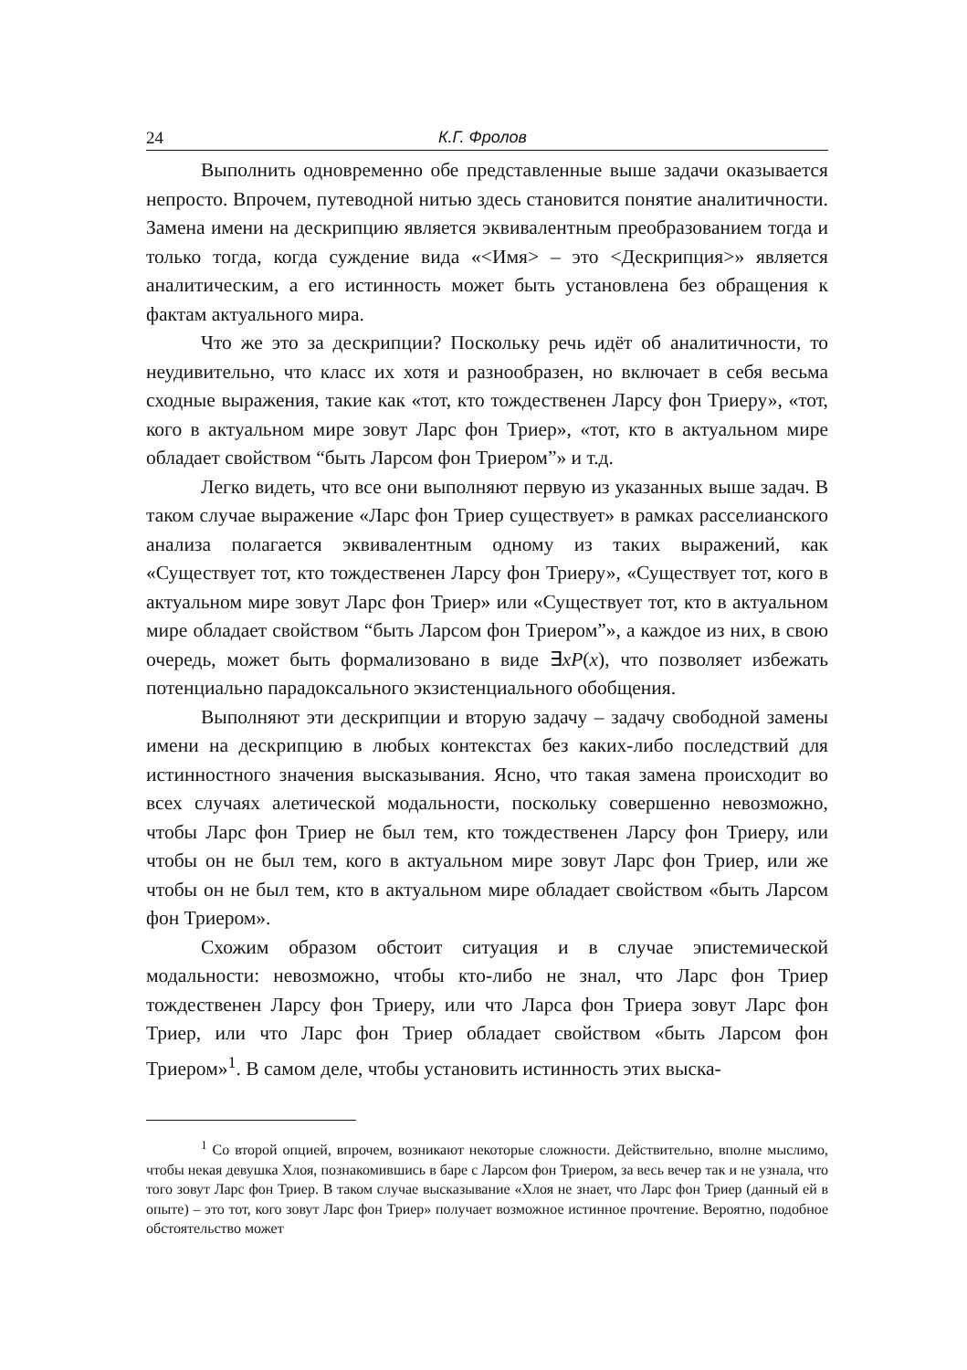24 К.Г. Фролов
Выполнить одновременно обе представленные выше задачи оказывается непросто. Впрочем, путеводной нитью здесь становится понятие аналитичности. Замена имени на дескрипцию является эквивалентным преобразованием тогда и только тогда, когда суждение вида «<Имя> – это <Дескрипция>» является аналитическим, а его истинность может быть установлена без обращения к фактам актуального мира.
Что же это за дескрипции? Поскольку речь идёт об аналитичности, то неудивительно, что класс их хотя и разнообразен, но включает в себя весьма сходные выражения, такие как «тот, кто тождественен Ларсу фон Триеру», «тот, кого в актуальном мире зовут Ларс фон Триер», «тот, кто в актуальном мире обладает свойством “быть Ларсом фон Триером”» и т.д.
Легко видеть, что все они выполняют первую из указанных выше задач. В таком случае выражение «Ларс фон Триер существует» в рамках расселианского анализа полагается эквивалентным одному из таких выражений, как «Существует тот, кто тождественен Ларсу фон Триеру», «Существует тот, кого в актуальном мире зовут Ларс фон Триер» или «Существует тот, кто в актуальном мире обладает свойством “быть Ларсом фон Триером”», а каждое из них, в свою очередь, может быть формализовано в виде ∃xP(x), что позволяет избежать потенциально парадоксального экзистенциального обобщения.
Выполняют эти дескрипции и вторую задачу – задачу свободной замены имени на дескрипцию в любых контекстах без каких-либо последствий для истинностного значения высказывания. Ясно, что такая замена происходит во всех случаях алетической модальности, поскольку совершенно невозможно, чтобы Ларс фон Триер не был тем, кто тождественен Ларсу фон Триеру, или чтобы он не был тем, кого в актуальном мире зовут Ларс фон Триер, или же чтобы он не был тем, кто в актуальном мире обладает свойством «быть Ларсом фон Триером».
Схожим образом обстоит ситуация и в случае эпистемической модальности: невозможно, чтобы кто-либо не знал, что Ларс фон Триер тождественен Ларсу фон Триеру, или что Ларса фон Триера зовут Ларс фон Триер, или что Ларс фон Триер обладает свойством «быть Ларсом фон Триером»<sup>1</sup>. В самом деле, чтобы установить истинность этих выска-
<sup>1</sup> Со второй опцией, впрочем, возникают некоторые сложности. Действительно, вполне мыслимо, чтобы некая девушка Хлоя, познакомившись в баре с Ларсом фон Триером, за весь вечер так и не узнала, что того зовут Ларс фон Триер. В таком случае высказывание «Хлоя не знает, что Ларс фон Триер (данный ей в опыте) – это тот, кого зовут Ларс фон Триер» получает возможное истинное прочтение. Вероятно, подобное обстоятельство может